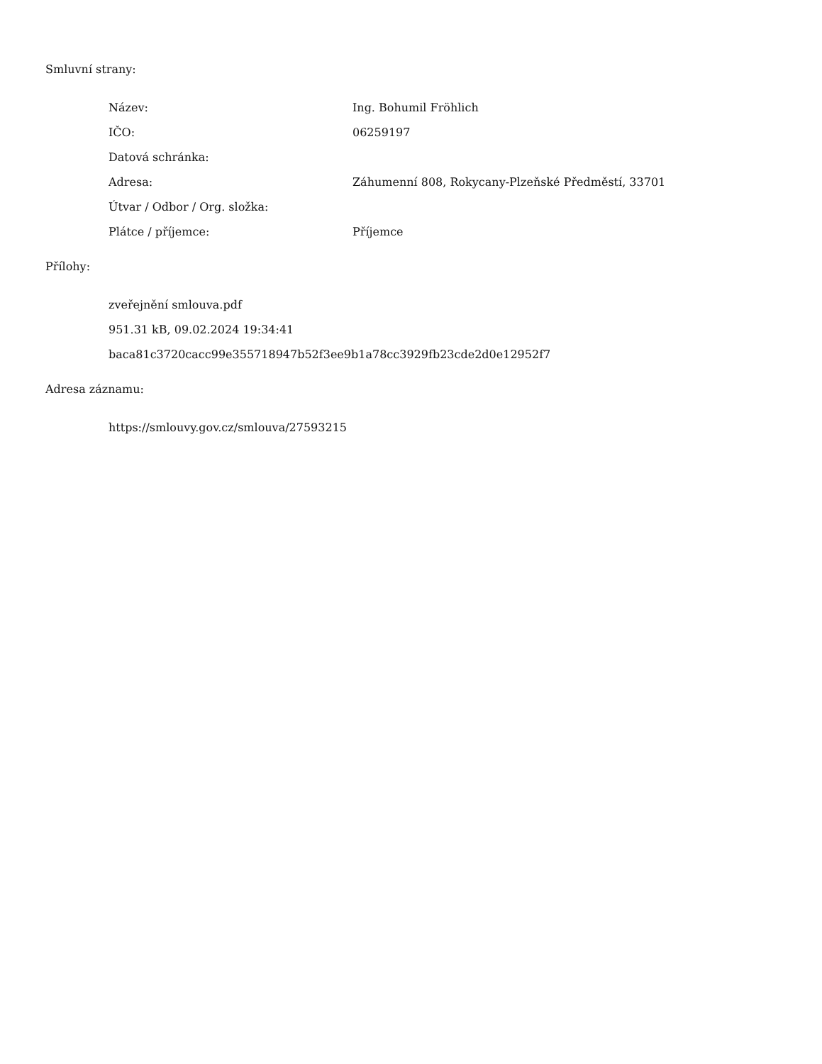Smluvní strany:
| Název: | Ing. Bohumil Fröhlich |
| IČO: | 06259197 |
| Datová schránka: | |
| Adresa: | Záhumenní 808, Rokycany-Plzeňské Předměstí, 33701 |
| Útvar / Odbor / Org. složka: | |
| Plátce / příjemce: | Příjemce |
Přílohy:
zveřejnění smlouva.pdf
951.31 kB, 09.02.2024 19:34:41
baca81c3720cacc99e355718947b52f3ee9b1a78cc3929fb23cde2d0e12952f7
Adresa záznamu:
https://smlouvy.gov.cz/smlouva/27593215